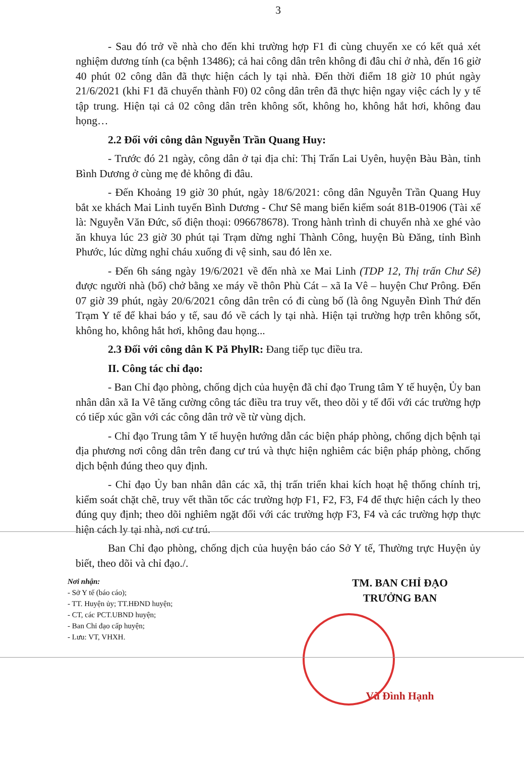3
- Sau đó trở về nhà cho đến khi trường hợp F1 đi cùng chuyến xe có kết quả xét nghiệm dương tính (ca bệnh 13486); cả hai công dân trên không đi đâu chỉ ở nhà, đến 16 giờ 40 phút 02 công dân đã thực hiện cách ly tại nhà. Đến thời điểm 18 giờ 10 phút ngày 21/6/2021 (khi F1 đã chuyển thành F0) 02 công dân trên đã thực hiện ngay việc cách ly y tế tập trung. Hiện tại cả 02 công dân trên không sốt, không ho, không hắt hơi, không đau họng…
2.2 Đối với công dân Nguyễn Trần Quang Huy:
- Trước đó 21 ngày, công dân ở tại địa chỉ: Thị Trấn Lai Uyên, huyện Bàu Bàn, tỉnh Bình Dương ở cùng mẹ đẻ không đi đâu.
- Đến Khoảng 19 giờ 30 phút, ngày 18/6/2021: công dân Nguyễn Trần Quang Huy bắt xe khách Mai Linh tuyến Bình Dương - Chư Sê mang biển kiểm soát 81B-01906 (Tài xế là: Nguyễn Văn Đức, số điện thoại: 096678678). Trong hành trình di chuyển nhà xe ghé vào ăn khuya lúc 23 giờ 30 phút tại Trạm dừng nghỉ Thành Công, huyện Bù Đăng, tỉnh Bình Phước, lúc dừng nghỉ cháu xuống đi vệ sinh, sau đó lên xe.
- Đến 6h sáng ngày 19/6/2021 về đến nhà xe Mai Linh (TDP 12, Thị trấn Chư Sê) được người nhà (bố) chở bằng xe máy về thôn Phù Cát – xã Ia Vê – huyện Chư Prông. Đến 07 giờ 39 phút, ngày 20/6/2021 công dân trên có đi cùng bố (là ông Nguyễn Đình Thứ đến Trạm Y tế để khai báo y tế, sau đó về cách ly tại nhà. Hiện tại trường hợp trên không sốt, không ho, không hắt hơi, không đau họng...
2.3 Đối với công dân K Pă PhylR: Đang tiếp tục điều tra.
II. Công tác chỉ đạo:
- Ban Chỉ đạo phòng, chống dịch của huyện đã chỉ đạo Trung tâm Y tế huyện, Ủy ban nhân dân xã Ia Vê tăng cường công tác điều tra truy vết, theo dõi y tế đối với các trường hợp có tiếp xúc gần với các công dân trở về từ vùng dịch.
- Chỉ đạo Trung tâm Y tế huyện hướng dẫn các biện pháp phòng, chống dịch bệnh tại địa phương nơi công dân trên đang cư trú và thực hiện nghiêm các biện pháp phòng, chống dịch bệnh đúng theo quy định.
- Chỉ đạo Ủy ban nhân dân các xã, thị trấn triển khai kích hoạt hệ thống chính trị, kiểm soát chặt chẽ, truy vết thần tốc các trường hợp F1, F2, F3, F4 để thực hiện cách ly theo đúng quy định; theo dõi nghiêm ngặt đối với các trường hợp F3, F4 và các trường hợp thực hiện cách ly tại nhà, nơi cư trú.
Ban Chỉ đạo phòng, chống dịch của huyện báo cáo Sở Y tế, Thường trực Huyện ủy biết, theo dõi và chỉ đạo./.
Nơi nhận:
- Sở Y tế (báo cáo);
- TT. Huyện ủy; TT.HĐND huyện;
- CT, các PCT.UBND huyện;
- Ban Chỉ đạo cấp huyện;
- Lưu: VT, VHXH.
TM. BAN CHỈ ĐẠO
TRƯỞNG BAN
Vũ Đình Hạnh